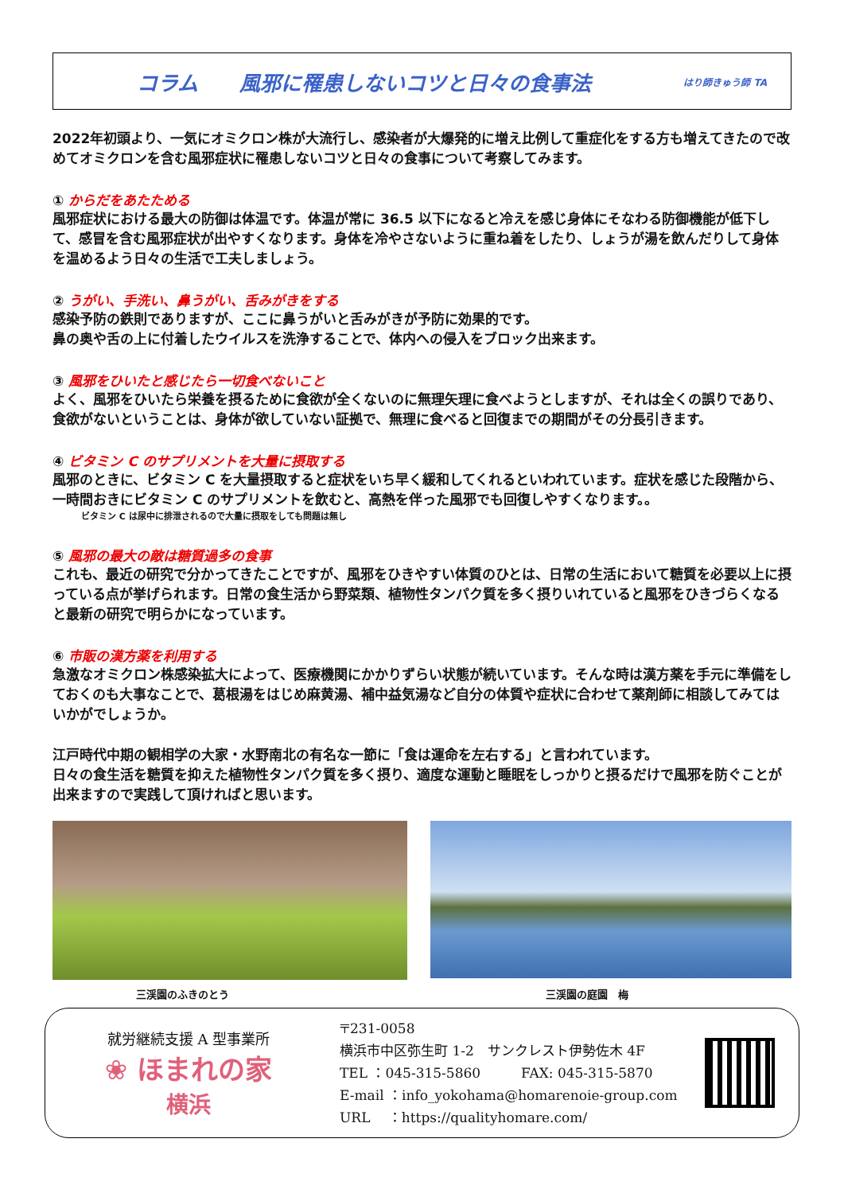コラム　　風邪に罹患しないコツと日々の食事法 はり師きゅう師 TA
2022年初頭より、一気にオミクロン株が大流行し、感染者が大爆発的に増え比例して重症化をする方も増えてきたので改めてオミクロンを含む風邪症状に罹患しないコツと日々の食事について考察してみます。
① からだをあたためる
風邪症状における最大の防御は体温です。体温が常に 36.5 以下になると冷えを感じ身体にそなわる防御機能が低下して、感冒を含む風邪症状が出やすくなります。身体を冷やさないように重ね着をしたり、しょうが湯を飲んだりして身体を温めるよう日々の生活で工夫しましょう。
② うがい、手洗い、鼻うがい、舌みがきをする
感染予防の鉄則でありますが、ここに鼻うがいと舌みがきが予防に効果的です。
鼻の奥や舌の上に付着したウイルスを洗浄することで、体内への侵入をブロック出来ます。
③ 風邪をひいたと感じたら一切食べないこと
よく、風邪をひいたら栄養を摂るために食欲が全くないのに無理矢理に食べようとしますが、それは全くの誤りであり、食欲がないということは、身体が欲していない証拠で、無理に食べると回復までの期間がその分長引きます。
④ ビタミン C のサプリメントを大量に摂取する
風邪のときに、ビタミン C を大量摂取すると症状をいち早く緩和してくれるといわれています。症状を感じた段階から、一時間おきにビタミン C のサプリメントを飲むと、高熱を伴った風邪でも回復しやすくなります。。
ビタミン C は尿中に排泄されるので大量に摂取をしても問題は無し
⑤ 風邪の最大の敵は糖質過多の食事
これも、最近の研究で分かってきたことですが、風邪をひきやすい体質のひとは、日常の生活において糖質を必要以上に摂っている点が挙げられます。日常の食生活から野菜類、植物性タンパク質を多く摂りいれていると風邪をひきづらくなると最新の研究で明らかになっています。
⑥ 市販の漢方薬を利用する
急激なオミクロン株感染拡大によって、医療機関にかかりずらい状態が続いています。そんな時は漢方薬を手元に準備をしておくのも大事なことで、葛根湯をはじめ麻黄湯、補中益気湯など自分の体質や症状に合わせて薬剤師に相談してみてはいかがでしょうか。
江戸時代中期の観相学の大家・水野南北の有名な一節に「食は運命を左右する」と言われています。
日々の食生活を糖質を抑えた植物性タンパク質を多く摂り、適度な運動と睡眠をしっかりと摂るだけで風邪を防ぐことが出来ますので実践して頂ければと思います。
三渓園のふきのとう 三渓園の庭園　梅
就労継続支援 A 型事業所
❀ ほまれの家
横浜
〒231-0058
横浜市中区弥生町 1-2　サンクレスト伊勢佐木 4F
TEL ：045-315-5860　　　FAX: 045-315-5870
E-mail ：info_yokohama@homarenoie-group.com
URL　 ：https://qualityhomare.com/